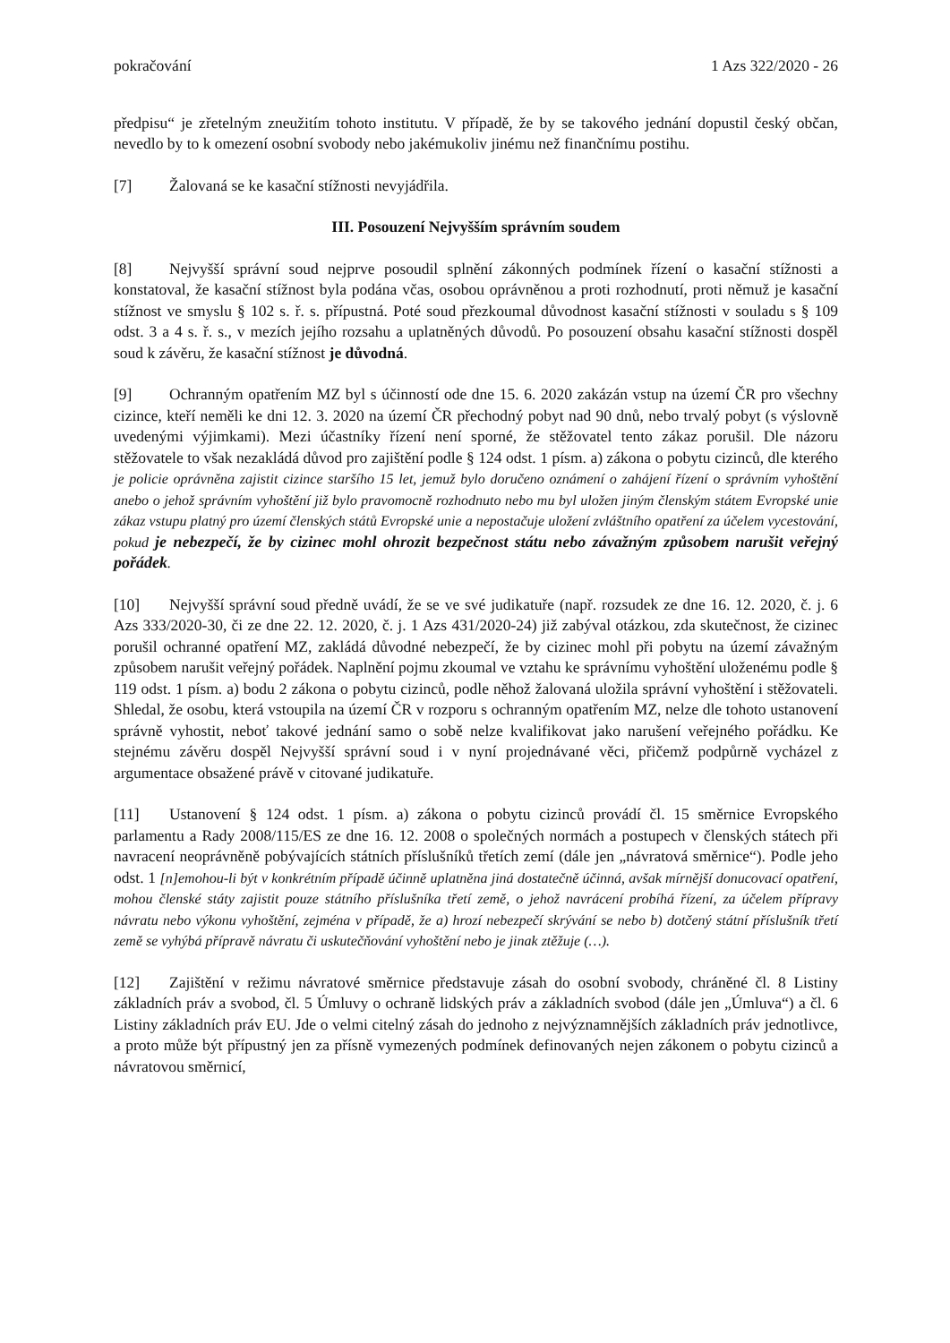pokračování 1 Azs 322/2020 - 26
předpisu“ je zřetelným zneužitím tohoto institutu. V případě, že by se takového jednání dopustil český občan, nevedlo by to k omezení osobní svobody nebo jakémukoliv jinému než finančnímu postihu.
[7] Žalovaná se ke kasační stížnosti nevyjádřila.
III. Posouzení Nejvyšším správním soudem
[8] Nejvyšší správní soud nejprve posoudil splnění zákonných podmínek řízení o kasační stížnosti a konstatoval, že kasační stížnost byla podána včas, osobou oprávněnou a proti rozhodnutí, proti němuž je kasační stížnost ve smyslu § 102 s. ř. s. přípustná. Poté soud přezkoumal důvodnost kasační stížnosti v souladu s § 109 odst. 3 a 4 s. ř. s., v mezích jejího rozsahu a uplatněných důvodů. Po posouzení obsahu kasační stížnosti dospěl soud k závěru, že kasační stížnost je důvodná.
[9] Ochranným opatřením MZ byl s účinností ode dne 15. 6. 2020 zakázán vstup na území ČR pro všechny cizince, kteří neměli ke dni 12. 3. 2020 na území ČR přechodný pobyt nad 90 dnů, nebo trvalý pobyt (s výslovně uvedenými výjimkami). Mezi účastníky řízení není sporné, že stěžovatel tento zákaz porušil. Dle názoru stěžovatele to však nezakládá důvod pro zajištění podle § 124 odst. 1 písm. a) zákona o pobytu cizinců, dle kterého je policie oprávněna zajistit cizince staršího 15 let, jemuž bylo doručeno oznámení o zahájení řízení o správním vyhoštění anebo o jehož správním vyhoštění již bylo pravomocně rozhodnuto nebo mu byl uložen jiným členským státem Evropské unie zákaz vstupu platný pro území členských států Evropské unie a nepostačuje uložení zvláštního opatření za účelem vycestování, pokud je nebezpečí, že by cizinec mohl ohrozit bezpečnost státu nebo závažným způsobem narušit veřejný pořádek.
[10] Nejvyšší správní soud předně uvádí, že se ve své judikatuře (např. rozsudek ze dne 16. 12. 2020, č. j. 6 Azs 333/2020-30, či ze dne 22. 12. 2020, č. j. 1 Azs 431/2020-24) již zabýval otázkou, zda skutečnost, že cizinec porušil ochranné opatření MZ, zakládá důvodné nebezpečí, že by cizinec mohl při pobytu na území závažným způsobem narušit veřejný pořádek. Naplnění pojmu zkoumal ve vztahu ke správnímu vyhoštění uloženému podle § 119 odst. 1 písm. a) bodu 2 zákona o pobytu cizinců, podle něhož žalovaná uložila správní vyhoštění i stěžovateli. Shledal, že osobu, která vstoupila na území ČR v rozporu s ochranným opatřením MZ, nelze dle tohoto ustanovení správně vyhostit, neboť takové jednání samo o sobě nelze kvalifikovat jako narušení veřejného pořádku. Ke stejnému závěru dospěl Nejvyšší správní soud i v nyní projednávané věci, přičemž podpůrně vycházel z argumentace obsažené právě v citované judikatuře.
[11] Ustanovení § 124 odst. 1 písm. a) zákona o pobytu cizinců provádí čl. 15 směrnice Evropského parlamentu a Rady 2008/115/ES ze dne 16. 12. 2008 o společných normách a postupech v členských státech při navracení neoprávněně pobývajících státních příslušníků třetích zemí (dále jen „návratová směrnice“). Podle jeho odst. 1 [n]emohou-li být v konkrétním případě účinně uplatněna jiná dostatečně účinná, avšak mírnější donucovací opatření, mohou členské státy zajistit pouze státního příslušníka třetí země, o jehož navrácení probíhá řízení, za účelem přípravy návratu nebo výkonu vyhoštění, zejména v případě, že a) hrozí nebezpečí skrývání se nebo b) dotčený státní příslušník třetí země se vyhýbá přípravě návratu či uskutečňování vyhoštění nebo je jinak ztěžuje (…).
[12] Zajištění v režimu návratové směrnice představuje zásah do osobní svobody, chráněné čl. 8 Listiny základních práv a svobod, čl. 5 Úmluvy o ochraně lidských práv a základních svobod (dále jen „Úmluva“) a čl. 6 Listiny základních práv EU. Jde o velmi citelný zásah do jednoho z nejvýznamnějších základních práv jednotlivce, a proto může být přípustný jen za přísně vymezených podmínek definovaných nejen zákonem o pobytu cizinců a návratovou směrnicí,